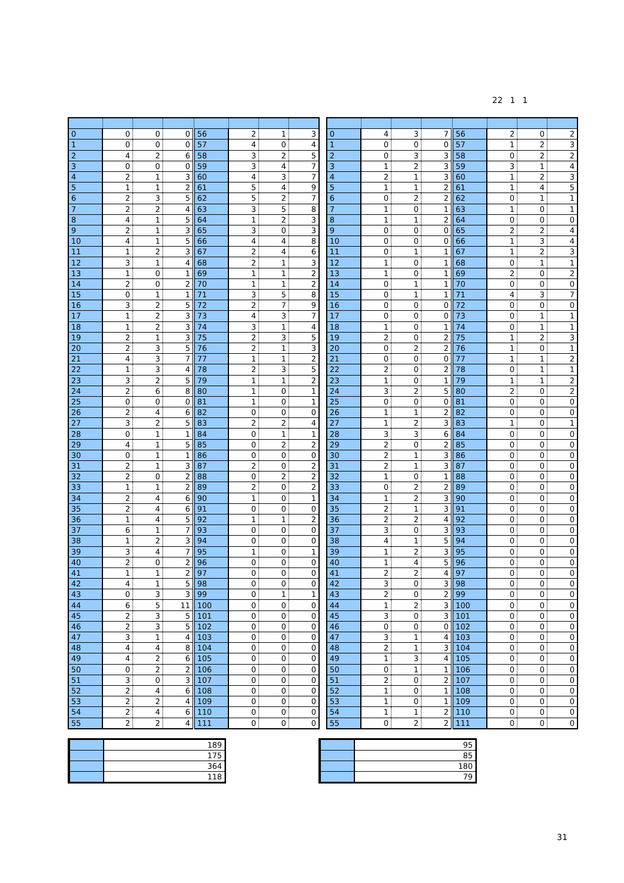22 1 1
| 0 | 0 | 0 | 0 | 56 | 2 | 1 | 3 |
| 1 | 0 | 0 | 0 | 57 | 4 | 0 | 4 |
| 2 | 4 | 2 | 6 | 58 | 3 | 2 | 5 |
| 3 | 0 | 0 | 0 | 59 | 3 | 4 | 7 |
| 4 | 2 | 1 | 3 | 60 | 4 | 3 | 7 |
| 5 | 1 | 1 | 2 | 61 | 5 | 4 | 9 |
| 6 | 2 | 3 | 5 | 62 | 5 | 2 | 7 |
| 7 | 2 | 2 | 4 | 63 | 3 | 5 | 8 |
| 8 | 4 | 1 | 5 | 64 | 1 | 2 | 3 |
| 9 | 2 | 1 | 3 | 65 | 3 | 0 | 3 |
| 10 | 4 | 1 | 5 | 66 | 4 | 4 | 8 |
| 11 | 1 | 2 | 3 | 67 | 2 | 4 | 6 |
| 12 | 3 | 1 | 4 | 68 | 2 | 1 | 3 |
| 13 | 1 | 0 | 1 | 69 | 1 | 1 | 2 |
| 14 | 2 | 0 | 2 | 70 | 1 | 1 | 2 |
| 15 | 0 | 1 | 1 | 71 | 3 | 5 | 8 |
| 16 | 3 | 2 | 5 | 72 | 2 | 7 | 9 |
| 17 | 1 | 2 | 3 | 73 | 4 | 3 | 7 |
| 18 | 1 | 2 | 3 | 74 | 3 | 1 | 4 |
| 19 | 2 | 1 | 3 | 75 | 2 | 3 | 5 |
| 20 | 2 | 3 | 5 | 76 | 2 | 1 | 3 |
| 21 | 4 | 3 | 7 | 77 | 1 | 1 | 2 |
| 22 | 1 | 3 | 4 | 78 | 2 | 3 | 5 |
| 23 | 3 | 2 | 5 | 79 | 1 | 1 | 2 |
| 24 | 2 | 6 | 8 | 80 | 1 | 0 | 1 |
| 25 | 0 | 0 | 0 | 81 | 1 | 0 | 1 |
| 26 | 2 | 4 | 6 | 82 | 0 | 0 | 0 |
| 27 | 3 | 2 | 5 | 83 | 2 | 2 | 4 |
| 28 | 0 | 1 | 1 | 84 | 0 | 1 | 1 |
| 29 | 4 | 1 | 5 | 85 | 0 | 2 | 2 |
| 30 | 0 | 1 | 1 | 86 | 0 | 0 | 0 |
| 31 | 2 | 1 | 3 | 87 | 2 | 0 | 2 |
| 32 | 2 | 0 | 2 | 88 | 0 | 2 | 2 |
| 33 | 1 | 1 | 2 | 89 | 2 | 0 | 2 |
| 34 | 2 | 4 | 6 | 90 | 1 | 0 | 1 |
| 35 | 2 | 4 | 6 | 91 | 0 | 0 | 0 |
| 36 | 1 | 4 | 5 | 92 | 1 | 1 | 2 |
| 37 | 6 | 1 | 7 | 93 | 0 | 0 | 0 |
| 38 | 1 | 2 | 3 | 94 | 0 | 0 | 0 |
| 39 | 3 | 4 | 7 | 95 | 1 | 0 | 1 |
| 40 | 2 | 0 | 2 | 96 | 0 | 0 | 0 |
| 41 | 1 | 1 | 2 | 97 | 0 | 0 | 0 |
| 42 | 4 | 1 | 5 | 98 | 0 | 0 | 0 |
| 43 | 0 | 3 | 3 | 99 | 0 | 1 | 1 |
| 44 | 6 | 5 | 11 | 100 | 0 | 0 | 0 |
| 45 | 2 | 3 | 5 | 101 | 0 | 0 | 0 |
| 46 | 2 | 3 | 5 | 102 | 0 | 0 | 0 |
| 47 | 3 | 1 | 4 | 103 | 0 | 0 | 0 |
| 48 | 4 | 4 | 8 | 104 | 0 | 0 | 0 |
| 49 | 4 | 2 | 6 | 105 | 0 | 0 | 0 |
| 50 | 0 | 2 | 2 | 106 | 0 | 0 | 0 |
| 51 | 3 | 0 | 3 | 107 | 0 | 0 | 0 |
| 52 | 2 | 4 | 6 | 108 | 0 | 0 | 0 |
| 53 | 2 | 2 | 4 | 109 | 0 | 0 | 0 |
| 54 | 2 | 4 | 6 | 110 | 0 | 0 | 0 |
| 55 | 2 | 2 | 4 | 111 | 0 | 0 | 0 |
| 0 | 4 | 3 | 7 | 56 | 2 | 0 | 2 |
| 1 | 0 | 0 | 0 | 57 | 1 | 2 | 3 |
| 2 | 0 | 3 | 3 | 58 | 0 | 2 | 2 |
| 3 | 1 | 2 | 3 | 59 | 3 | 1 | 4 |
| 4 | 2 | 1 | 3 | 60 | 1 | 2 | 3 |
| 5 | 1 | 1 | 2 | 61 | 1 | 4 | 5 |
| 6 | 0 | 2 | 2 | 62 | 0 | 1 | 1 |
| 7 | 1 | 0 | 1 | 63 | 1 | 0 | 1 |
| 8 | 1 | 1 | 2 | 64 | 0 | 0 | 0 |
| 9 | 0 | 0 | 0 | 65 | 2 | 2 | 4 |
| 10 | 0 | 0 | 0 | 66 | 1 | 3 | 4 |
| 11 | 0 | 1 | 1 | 67 | 1 | 2 | 3 |
| 12 | 1 | 0 | 1 | 68 | 0 | 1 | 1 |
| 13 | 1 | 0 | 1 | 69 | 2 | 0 | 2 |
| 14 | 0 | 1 | 1 | 70 | 0 | 0 | 0 |
| 15 | 0 | 1 | 1 | 71 | 4 | 3 | 7 |
| 16 | 0 | 0 | 0 | 72 | 0 | 0 | 0 |
| 17 | 0 | 0 | 0 | 73 | 0 | 1 | 1 |
| 18 | 1 | 0 | 1 | 74 | 0 | 1 | 1 |
| 19 | 2 | 0 | 2 | 75 | 1 | 2 | 3 |
| 20 | 0 | 2 | 2 | 76 | 1 | 0 | 1 |
| 21 | 0 | 0 | 0 | 77 | 1 | 1 | 2 |
| 22 | 2 | 0 | 2 | 78 | 0 | 1 | 1 |
| 23 | 1 | 0 | 1 | 79 | 1 | 1 | 2 |
| 24 | 3 | 2 | 5 | 80 | 2 | 0 | 2 |
| 25 | 0 | 0 | 0 | 81 | 0 | 0 | 0 |
| 26 | 1 | 1 | 2 | 82 | 0 | 0 | 0 |
| 27 | 1 | 2 | 3 | 83 | 1 | 0 | 1 |
| 28 | 3 | 3 | 6 | 84 | 0 | 0 | 0 |
| 29 | 2 | 0 | 2 | 85 | 0 | 0 | 0 |
| 30 | 2 | 1 | 3 | 86 | 0 | 0 | 0 |
| 31 | 2 | 1 | 3 | 87 | 0 | 0 | 0 |
| 32 | 1 | 0 | 1 | 88 | 0 | 0 | 0 |
| 33 | 0 | 2 | 2 | 89 | 0 | 0 | 0 |
| 34 | 1 | 2 | 3 | 90 | 0 | 0 | 0 |
| 35 | 2 | 1 | 3 | 91 | 0 | 0 | 0 |
| 36 | 2 | 2 | 4 | 92 | 0 | 0 | 0 |
| 37 | 3 | 0 | 3 | 93 | 0 | 0 | 0 |
| 38 | 4 | 1 | 5 | 94 | 0 | 0 | 0 |
| 39 | 1 | 2 | 3 | 95 | 0 | 0 | 0 |
| 40 | 1 | 4 | 5 | 96 | 0 | 0 | 0 |
| 41 | 2 | 2 | 4 | 97 | 0 | 0 | 0 |
| 42 | 3 | 0 | 3 | 98 | 0 | 0 | 0 |
| 43 | 2 | 0 | 2 | 99 | 0 | 0 | 0 |
| 44 | 1 | 2 | 3 | 100 | 0 | 0 | 0 |
| 45 | 3 | 0 | 3 | 101 | 0 | 0 | 0 |
| 46 | 0 | 0 | 0 | 102 | 0 | 0 | 0 |
| 47 | 3 | 1 | 4 | 103 | 0 | 0 | 0 |
| 48 | 2 | 1 | 3 | 104 | 0 | 0 | 0 |
| 49 | 1 | 3 | 4 | 105 | 0 | 0 | 0 |
| 50 | 0 | 1 | 1 | 106 | 0 | 0 | 0 |
| 51 | 2 | 0 | 2 | 107 | 0 | 0 | 0 |
| 52 | 1 | 0 | 1 | 108 | 0 | 0 | 0 |
| 53 | 1 | 0 | 1 | 109 | 0 | 0 | 0 |
| 54 | 1 | 1 | 2 | 110 | 0 | 0 | 0 |
| 55 | 0 | 2 | 2 | 111 | 0 | 0 | 0 |
| | 189 |
| | 175 |
| | 364 |
| | 118 |
| | 95 |
| | 85 |
| | 180 |
| | 79 |
31